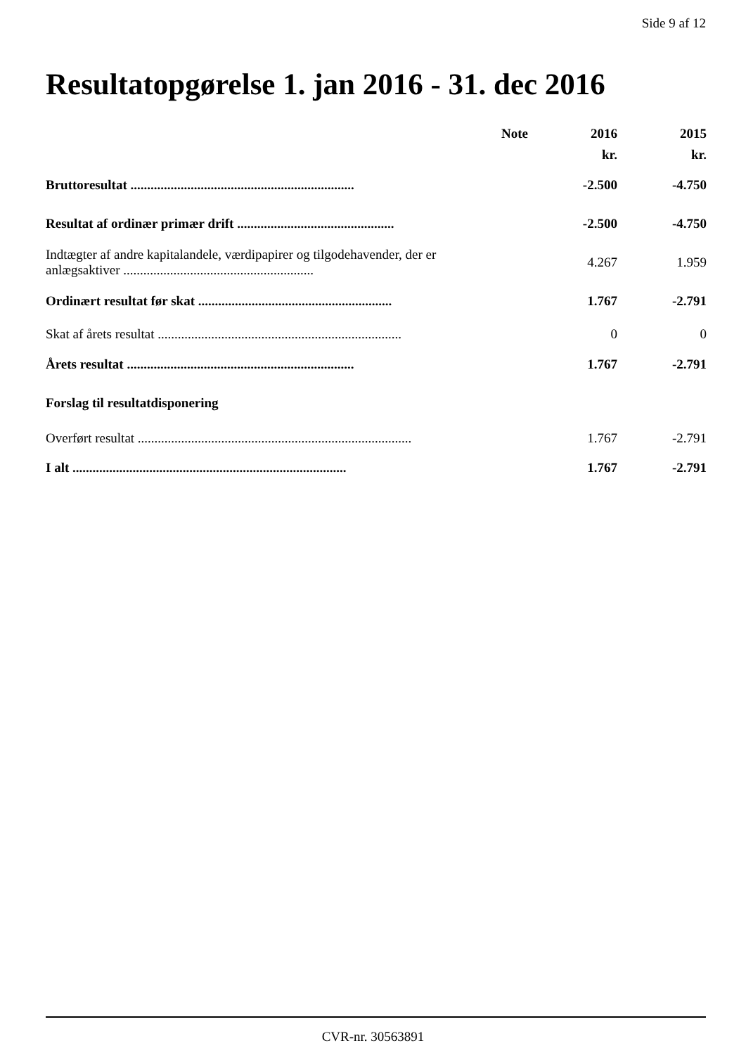Side 9 af 12
Resultatopgørelse 1. jan 2016 - 31. dec 2016
| | Note | 2016 | 2015 |
| --- | --- | --- | --- |
| | | kr. | kr. |
| Bruttoresultat ................................................................... | | -2.500 | -4.750 |
| Resultat af ordinær primær drift ............................................... | | -2.500 | -4.750 |
| Indtægter af andre kapitalandele, værdipapirer og tilgodehavender, der er anlægsaktiver ......................................................... | | 4.267 | 1.959 |
| Ordinært resultat før skat .......................................................... | | 1.767 | -2.791 |
| Skat af årets resultat ......................................................................... | | 0 | 0 |
| Årets resultat .................................................................... | | 1.767 | -2.791 |
| Forslag til resultatdisponering | | | |
| Overført resultat .................................................................................. | | 1.767 | -2.791 |
| I alt .................................................................................. | | 1.767 | -2.791 |
CVR-nr. 30563891